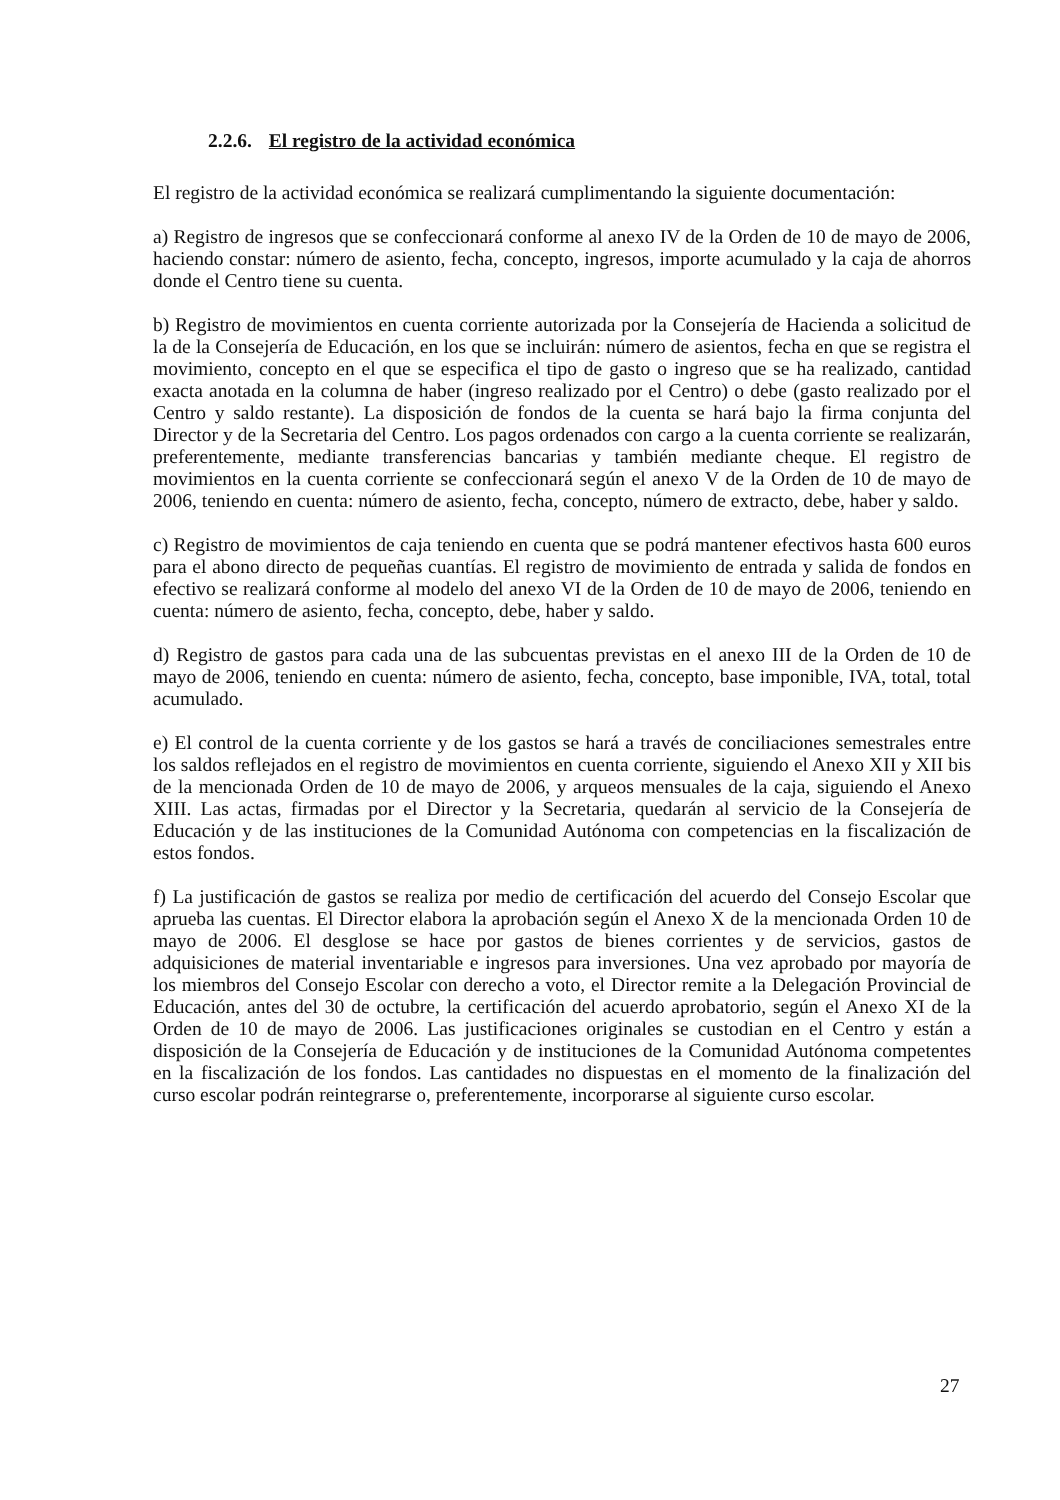2.2.6. El registro de la actividad económica
El registro de la actividad económica se realizará cumplimentando la siguiente documentación:
a) Registro de ingresos que se confeccionará conforme al anexo IV de la Orden de 10 de mayo de 2006, haciendo constar: número de asiento, fecha, concepto, ingresos, importe acumulado y la caja de ahorros donde el Centro tiene su cuenta.
b) Registro de movimientos en cuenta corriente autorizada por la Consejería de Hacienda a solicitud de la de la Consejería de Educación, en los que se incluirán: número de asientos, fecha en que se registra el movimiento, concepto en el que se especifica el tipo de gasto o ingreso que se ha realizado, cantidad exacta anotada en la columna de haber (ingreso realizado por el Centro) o debe (gasto realizado por el Centro y saldo restante). La disposición de fondos de la cuenta se hará bajo la firma conjunta del Director y de la Secretaria del Centro. Los pagos ordenados con cargo a la cuenta corriente se realizarán, preferentemente, mediante transferencias bancarias y también mediante cheque. El registro de movimientos en la cuenta corriente se confeccionará según el anexo V de la Orden de 10 de mayo de 2006, teniendo en cuenta: número de asiento, fecha, concepto, número de extracto, debe, haber y saldo.
c) Registro de movimientos de caja teniendo en cuenta que se podrá mantener efectivos hasta 600 euros para el abono directo de pequeñas cuantías. El registro de movimiento de entrada y salida de fondos en efectivo se realizará conforme al modelo del anexo VI de la Orden de 10 de mayo de 2006, teniendo en cuenta: número de asiento, fecha, concepto, debe, haber y saldo.
d) Registro de gastos para cada una de las subcuentas previstas en el anexo III de la Orden de 10 de mayo de 2006, teniendo en cuenta: número de asiento, fecha, concepto, base imponible, IVA, total, total acumulado.
e) El control de la cuenta corriente y de los gastos se hará a través de conciliaciones semestrales entre los saldos reflejados en el registro de movimientos en cuenta corriente, siguiendo el Anexo XII y XII bis de la mencionada Orden de 10 de mayo de 2006, y arqueos mensuales de la caja, siguiendo el Anexo XIII. Las actas, firmadas por el Director y la Secretaria, quedarán al servicio de la Consejería de Educación y de las instituciones de la Comunidad Autónoma con competencias en la fiscalización de estos fondos.
f) La justificación de gastos se realiza por medio de certificación del acuerdo del Consejo Escolar que aprueba las cuentas. El Director elabora la aprobación según el Anexo X de la mencionada Orden 10 de mayo de 2006. El desglose se hace por gastos de bienes corrientes y de servicios, gastos de adquisiciones de material inventariable e ingresos para inversiones. Una vez aprobado por mayoría de los miembros del Consejo Escolar con derecho a voto, el Director remite a la Delegación Provincial de Educación, antes del 30 de octubre, la certificación del acuerdo aprobatorio, según el Anexo XI de la Orden de 10 de mayo de 2006. Las justificaciones originales se custodian en el Centro y están a disposición de la Consejería de Educación y de instituciones de la Comunidad Autónoma competentes en la fiscalización de los fondos. Las cantidades no dispuestas en el momento de la finalización del curso escolar podrán reintegrarse o, preferentemente, incorporarse al siguiente curso escolar.
27